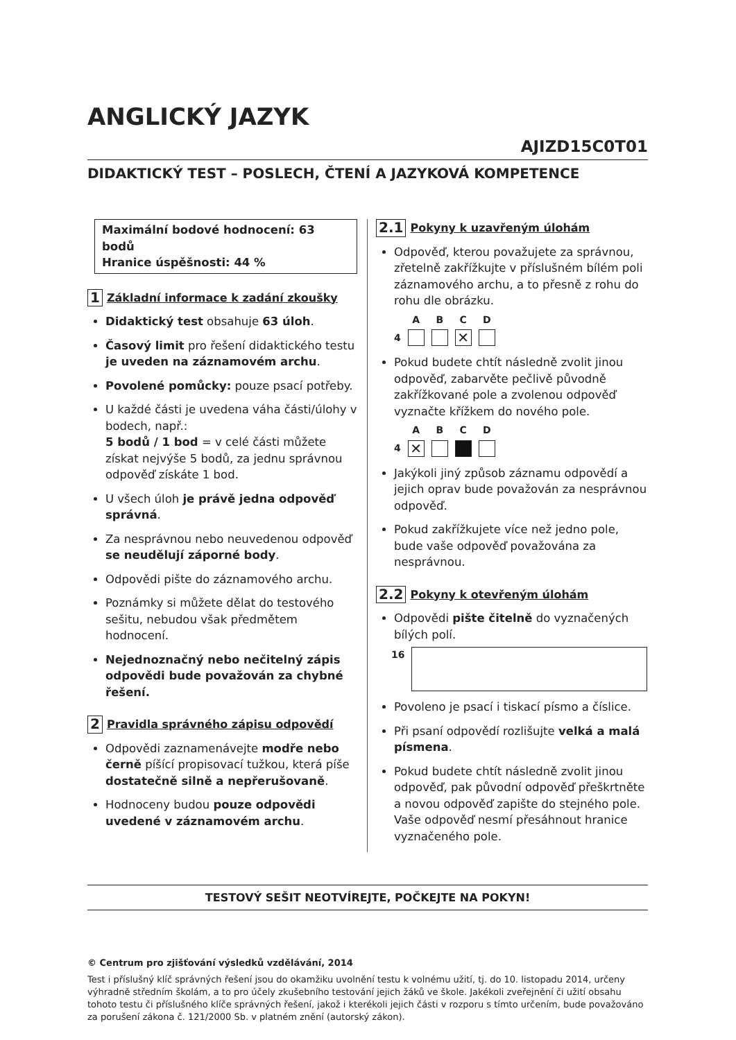ANGLICKÝ JAZYK
AJIZD15C0T01
DIDAKTICKÝ TEST – POSLECH, ČTENÍ A JAZYKOVÁ KOMPETENCE
Maximální bodové hodnocení: 63 bodů
Hranice úspěšnosti: 44 %
1 Základní informace k zadání zkoušky
Didaktický test obsahuje 63 úloh.
Časový limit pro řešení didaktického testu je uveden na záznamovém archu.
Povolené pomůcky: pouze psací potřeby.
U každé části je uvedena váha části/úlohy v bodech, např.:
5 bodů / 1 bod = v celé části můžete získat nejvýše 5 bodů, za jednu správnou odpověď získáte 1 bod.
U všech úloh je právě jedna odpověď správná.
Za nesprávnou nebo neuvedenou odpověď se neudělují záporné body.
Odpovědi pište do záznamového archu.
Poznámky si můžete dělat do testového sešitu, nebudou však předmětem hodnocení.
Nejednoznačný nebo nečitelný zápis odpovědi bude považován za chybné řešení.
2 Pravidla správného zápisu odpovědí
Odpovědi zaznamenávejte modře nebo černě píšící propisovací tužkou, která píše dostatečně silně a nepřerušovaně.
Hodnoceny budou pouze odpovědi uvedené v záznamovém archu.
2.1 Pokyny k uzavřeným úlohám
Odpověď, kterou považujete za správnou, zřetelně zakřížkujte v příslušném bílém poli záznamového archu, a to přesně z rohu do rohu dle obrázku.
4
A
B
C
✕
D
Pokud budete chtít následně zvolit jinou odpověď, zabarvěte pečlivě původně zakřížkované pole a zvolenou odpověď vyznačte křížkem do nového pole.
4
A
✕
B
C
D
Jakýkoli jiný způsob záznamu odpovědí a jejich oprav bude považován za nesprávnou odpověď.
Pokud zakřížkujete více než jedno pole, bude vaše odpověď považována za nesprávnou.
2.2 Pokyny k otevřeným úlohám
Odpovědi pište čitelně do vyznačených bílých polí.
16
Povoleno je psací i tiskací písmo a číslice.
Při psaní odpovědí rozlišujte velká a malá písmena.
Pokud budete chtít následně zvolit jinou odpověď, pak původní odpověď přeškrtněte a novou odpověď zapište do stejného pole. Vaše odpověď nesmí přesáhnout hranice vyznačeného pole.
TESTOVÝ SEŠIT NEOTVÍREJTE, POČKEJTE NA POKYN!
© Centrum pro zjišťování výsledků vzdělávání, 2014
Test i příslušný klíč správných řešení jsou do okamžiku uvolnění testu k volnému užití, tj. do 10. listopadu 2014, určeny výhradně středním školám, a to pro účely zkušebního testování jejich žáků ve škole. Jakékoli zveřejnění či užití obsahu tohoto testu či příslušného klíče správných řešení, jakož i kterékoli jejich části v rozporu s tímto určením, bude považováno za porušení zákona č. 121/2000 Sb. v platném znění (autorský zákon).